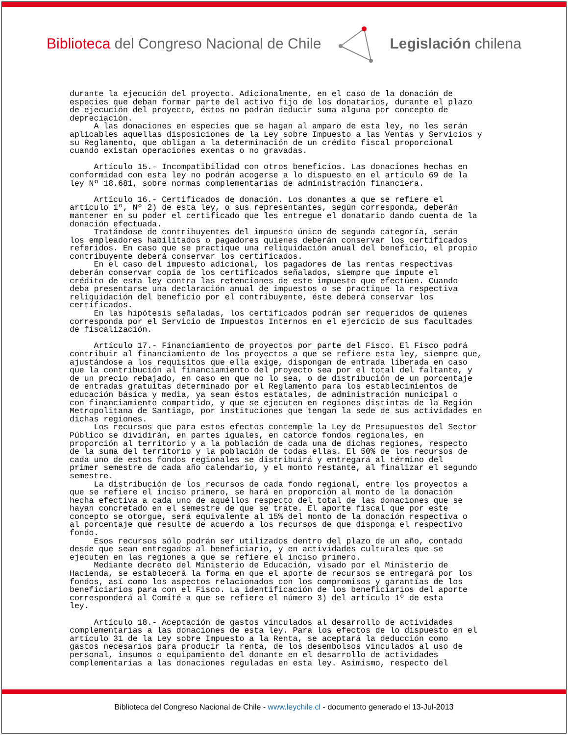Biblioteca del Congreso Nacional de Chile
Legislación chilena
durante la ejecución del proyecto. Adicionalmente, en el caso de la donación de especies que deban formar parte del activo fijo de los donatarios, durante el plazo de ejecución del proyecto, éstos no podrán deducir suma alguna por concepto de depreciación. A las donaciones en especies que se hagan al amparo de esta ley, no les serán aplicables aquellas disposiciones de la Ley sobre Impuesto a las Ventas y Servicios y su Reglamento, que obligan a la determinación de un crédito fiscal proporcional cuando existan operaciones exentas o no gravadas. Artículo 15.- Incompatibilidad con otros beneficios. Las donaciones hechas en conformidad con esta ley no podrán acogerse a lo dispuesto en el artículo 69 de la ley Nº 18.681, sobre normas complementarias de administración financiera. Artículo 16.- Certificados de donación. Los donantes a que se refiere el artículo 1º, Nº 2) de esta ley, o sus representantes, según corresponda, deberán mantener en su poder el certificado que les entregue el donatario dando cuenta de la donación efectuada. Tratándose de contribuyentes del impuesto único de segunda categoría, serán los empleadores habilitados o pagadores quienes deberán conservar los certificados referidos. En caso que se practique una reliquidación anual del beneficio, el propio contribuyente deberá conservar los certificados. En el caso del impuesto adicional, los pagadores de las rentas respectivas deberán conservar copia de los certificados señalados, siempre que impute el crédito de esta ley contra las retenciones de este impuesto que efectúen. Cuando deba presentarse una declaración anual de impuestos o se practique la respectiva reliquidación del beneficio por el contribuyente, éste deberá conservar los certificados. En las hipótesis señaladas, los certificados podrán ser requeridos de quienes corresponda por el Servicio de Impuestos Internos en el ejercicio de sus facultades de fiscalización. Artículo 17.- Financiamiento de proyectos por parte del Fisco. El Fisco podrá contribuir al financiamiento de los proyectos a que se refiere esta ley, siempre que, ajustándose a los requisitos que ella exige, dispongan de entrada liberada en caso que la contribución al financiamiento del proyecto sea por el total del faltante, y de un precio rebajado, en caso en que no lo sea, o de distribución de un porcentaje de entradas gratuitas determinado por el Reglamento para los establecimientos de educación básica y media, ya sean éstos estatales, de administración municipal o con financiamiento compartido, y que se ejecuten en regiones distintas de la Región Metropolitana de Santiago, por instituciones que tengan la sede de sus actividades en dichas regiones. Los recursos que para estos efectos contemple la Ley de Presupuestos del Sector Público se dividirán, en partes iguales, en catorce fondos regionales, en proporción al territorio y a la población de cada una de dichas regiones, respecto de la suma del territorio y la población de todas ellas. El 50% de los recursos de cada uno de estos fondos regionales se distribuirá y entregará al término del primer semestre de cada año calendario, y el monto restante, al finalizar el segundo semestre. La distribución de los recursos de cada fondo regional, entre los proyectos a que se refiere el inciso primero, se hará en proporción al monto de la donación hecha efectiva a cada uno de aquéllos respecto del total de las donaciones que se hayan concretado en el semestre de que se trate. El aporte fiscal que por este concepto se otorgue, será equivalente al 15% del monto de la donación respectiva o al porcentaje que resulte de acuerdo a los recursos de que disponga el respectivo fondo. Esos recursos sólo podrán ser utilizados dentro del plazo de un año, contado desde que sean entregados al beneficiario, y en actividades culturales que se ejecuten en las regiones a que se refiere el inciso primero. Mediante decreto del Ministerio de Educación, visado por el Ministerio de Hacienda, se establecerá la forma en que el aporte de recursos se entregará por los fondos, así como los aspectos relacionados con los compromisos y garantías de los beneficiarios para con el Fisco. La identificación de los beneficiarios del aporte corresponderá al Comité a que se refiere el número 3) del artículo 1º de esta ley. Artículo 18.- Aceptación de gastos vinculados al desarrollo de actividades complementarias a las donaciones de esta ley. Para los efectos de lo dispuesto en el artículo 31 de la Ley sobre Impuesto a la Renta, se aceptará la deducción como gastos necesarios para producir la renta, de los desembolsos vinculados al uso de personal, insumos o equipamiento del donante en el desarrollo de actividades complementarias a las donaciones reguladas en esta ley. Asimismo, respecto del
Biblioteca del Congreso Nacional de Chile - www.leychile.cl - documento generado el 13-Jul-2013